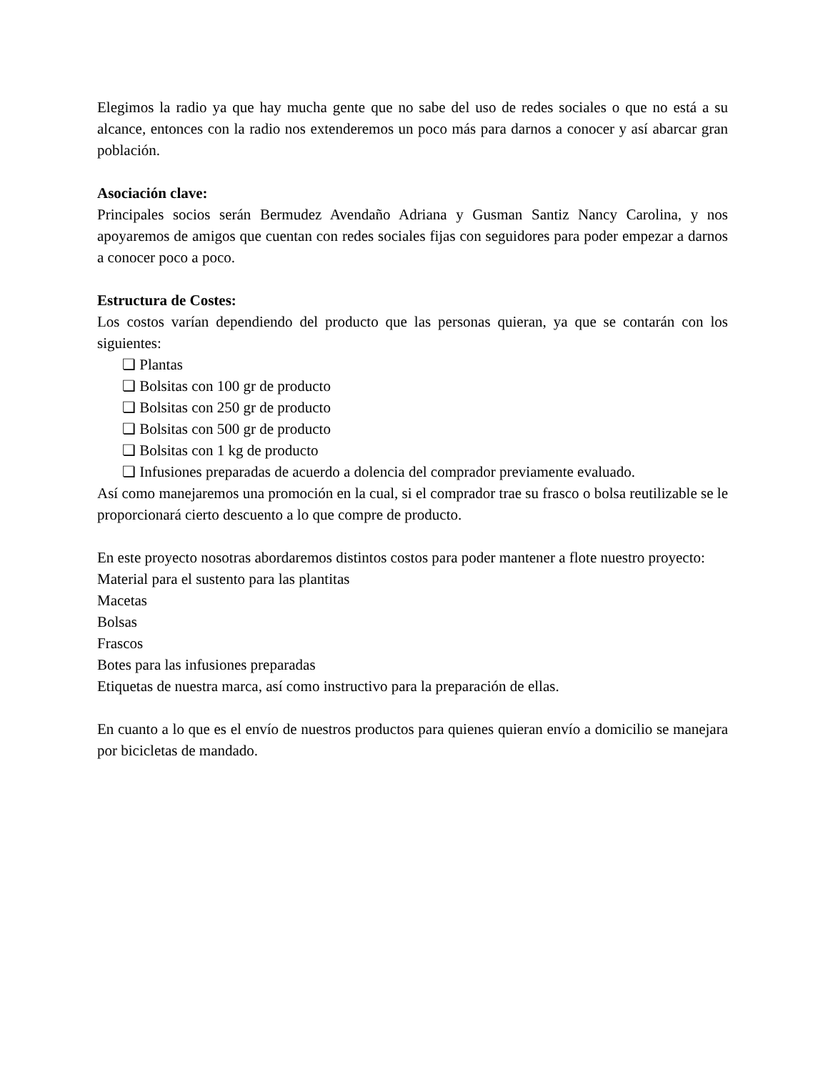Elegimos la radio ya que hay mucha gente que no sabe del uso de redes sociales o que no está a su alcance, entonces con la radio nos extenderemos un poco más para darnos a conocer y así abarcar gran población.
Asociación clave:
Principales socios serán Bermudez Avendaño Adriana y Gusman Santiz Nancy Carolina, y nos apoyaremos de amigos que cuentan con redes sociales fijas con seguidores para poder empezar a darnos a conocer poco a poco.
Estructura de Costes:
Los costos varían dependiendo del producto que las personas quieran, ya que se contarán con los siguientes:
❏ Plantas
❏ Bolsitas con 100 gr de producto
❏ Bolsitas con 250 gr de producto
❏ Bolsitas con 500 gr de producto
❏ Bolsitas con 1 kg de producto
❏ Infusiones preparadas de acuerdo a dolencia del comprador previamente evaluado.
Así como manejaremos una promoción en la cual, si el comprador trae su frasco o bolsa reutilizable se le proporcionará cierto descuento a lo que compre de producto.
En este proyecto nosotras abordaremos distintos costos para poder mantener a flote nuestro proyecto:
Material para el sustento para las plantitas
Macetas
Bolsas
Frascos
Botes para las infusiones preparadas
Etiquetas de nuestra marca, así como instructivo para la preparación de ellas.
En cuanto a lo que es el envío de nuestros productos para quienes quieran envío a domicilio se manejara por bicicletas de mandado.